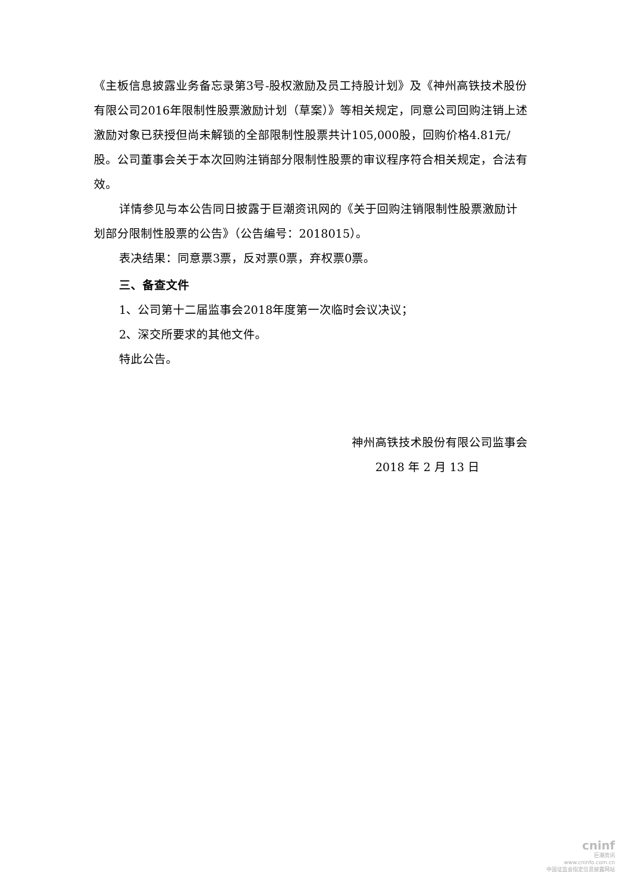《主板信息披露业务备忘录第3号-股权激励及员工持股计划》及《神州高铁技术股份有限公司2016年限制性股票激励计划（草案）》等相关规定，同意公司回购注销上述激励对象已获授但尚未解锁的全部限制性股票共计105,000股，回购价格4.81元/股。公司董事会关于本次回购注销部分限制性股票的审议程序符合相关规定，合法有效。
详情参见与本公告同日披露于巨潮资讯网的《关于回购注销限制性股票激励计划部分限制性股票的公告》（公告编号：2018015）。
表决结果：同意票3票，反对票0票，弃权票0票。
三、备查文件
1、公司第十二届监事会2018年度第一次临时会议决议；
2、深交所要求的其他文件。
特此公告。
神州高铁技术股份有限公司监事会
2018 年 2 月 13 日
cninf
巨潮资讯
www.cninfo.com.cn
中国证监会指定信息披露网站